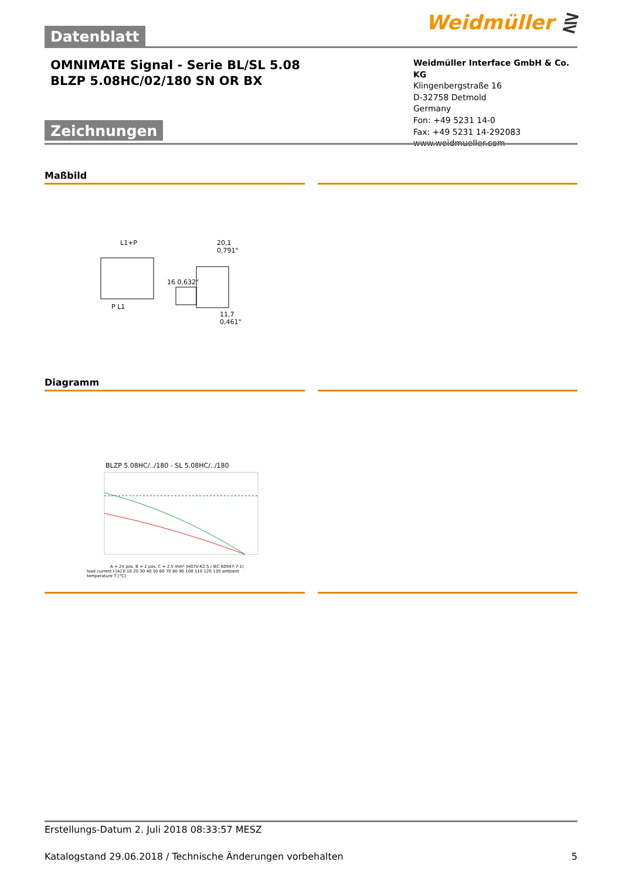Weidmüller ⋛
Datenblatt
OMNIMATE Signal - Serie BL/SL 5.08
BLZP 5.08HC/02/180 SN OR BX
Weidmüller Interface GmbH & Co. KG
Klingenbergstraße 16
D-32758 Detmold
Germany
Fon: +49 5231 14-0
Fax: +49 5231 14-292083
www.weidmueller.com
Zeichnungen
Maßbild
L1+P 20,1 0,791"
16 0,632"
P L1
11,7 0,461"
Diagramm
BLZP 5.08HC/../180 - SL 5.08HC/../180
A = 24 pos. B = 2 pos. C = 2.5 mm² (H07V-K2.5 / IEC 60947-7-1)
load current I [A] 0 10 20 30 40 50 60 70 80 90 100 110 120 130 ambient temperature T [°C]
Erstellungs-Datum 2. Juli 2018 08:33:57 MESZ
Katalogstand 29.06.2018 / Technische Änderungen vorbehalten 5